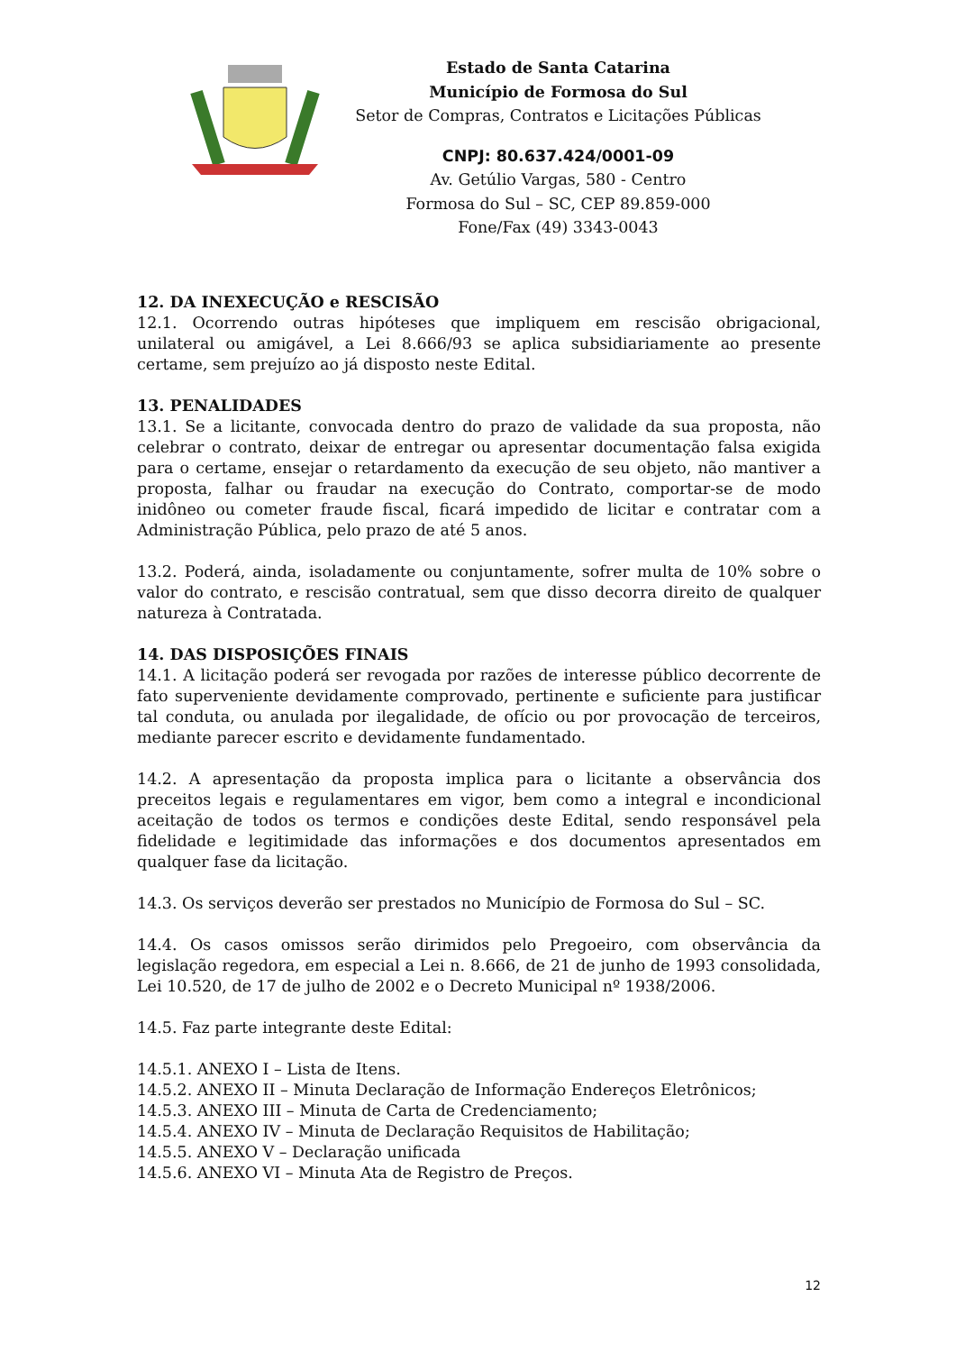Estado de Santa Catarina
Município de Formosa do Sul
Setor de Compras, Contratos e Licitações Públicas
CNPJ: 80.637.424/0001-09
Av. Getúlio Vargas, 580 - Centro
Formosa do Sul – SC, CEP 89.859-000
Fone/Fax (49) 3343-0043
12. DA INEXECUÇÃO e RESCISÃO
12.1. Ocorrendo outras hipóteses que impliquem em rescisão obrigacional, unilateral ou amigável, a Lei 8.666/93 se aplica subsidiariamente ao presente certame, sem prejuízo ao já disposto neste Edital.
13. PENALIDADES
13.1. Se a licitante, convocada dentro do prazo de validade da sua proposta, não celebrar o contrato, deixar de entregar ou apresentar documentação falsa exigida para o certame, ensejar o retardamento da execução de seu objeto, não mantiver a proposta, falhar ou fraudar na execução do Contrato, comportar-se de modo inidôneo ou cometer fraude fiscal, ficará impedido de licitar e contratar com a Administração Pública, pelo prazo de até 5 anos.
13.2. Poderá, ainda, isoladamente ou conjuntamente, sofrer multa de 10% sobre o valor do contrato, e rescisão contratual, sem que disso decorra direito de qualquer natureza à Contratada.
14. DAS DISPOSIÇÕES FINAIS
14.1. A licitação poderá ser revogada por razões de interesse público decorrente de fato superveniente devidamente comprovado, pertinente e suficiente para justificar tal conduta, ou anulada por ilegalidade, de ofício ou por provocação de terceiros, mediante parecer escrito e devidamente fundamentado.
14.2. A apresentação da proposta implica para o licitante a observância dos preceitos legais e regulamentares em vigor, bem como a integral e incondicional aceitação de todos os termos e condições deste Edital, sendo responsável pela fidelidade e legitimidade das informações e dos documentos apresentados em qualquer fase da licitação.
14.3. Os serviços deverão ser prestados no Município de Formosa do Sul – SC.
14.4. Os casos omissos serão dirimidos pelo Pregoeiro, com observância da legislação regedora, em especial a Lei n. 8.666, de 21 de junho de 1993 consolidada, Lei 10.520, de 17 de julho de 2002 e o Decreto Municipal nº 1938/2006.
14.5. Faz parte integrante deste Edital:
14.5.1. ANEXO I – Lista de Itens.
14.5.2. ANEXO II – Minuta Declaração de Informação Endereços Eletrônicos;
14.5.3. ANEXO III – Minuta de Carta de Credenciamento;
14.5.4. ANEXO IV – Minuta de Declaração Requisitos de Habilitação;
14.5.5. ANEXO V – Declaração unificada
14.5.6. ANEXO VI – Minuta Ata de Registro de Preços.
12